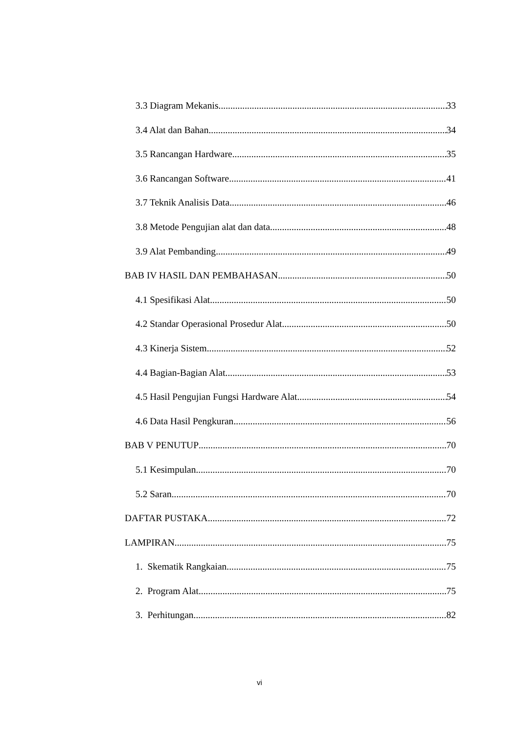3.3 Diagram Mekanis 33
3.4 Alat dan Bahan 34
3.5 Rancangan Hardware 35
3.6 Rancangan Software 41
3.7 Teknik Analisis Data 46
3.8 Metode Pengujian alat dan data 48
3.9 Alat Pembanding 49
BAB IV HASIL DAN PEMBAHASAN 50
4.1 Spesifikasi Alat 50
4.2 Standar Operasional Prosedur Alat 50
4.3 Kinerja Sistem 52
4.4 Bagian-Bagian Alat 53
4.5 Hasil Pengujian Fungsi Hardware Alat 54
4.6 Data Hasil Pengkuran 56
BAB V PENUTUP 70
5.1 Kesimpulan 70
5.2 Saran 70
DAFTAR PUSTAKA 72
LAMPIRAN 75
1. Skematik Rangkaian 75
2. Program Alat 75
3. Perhitungan 82
vi